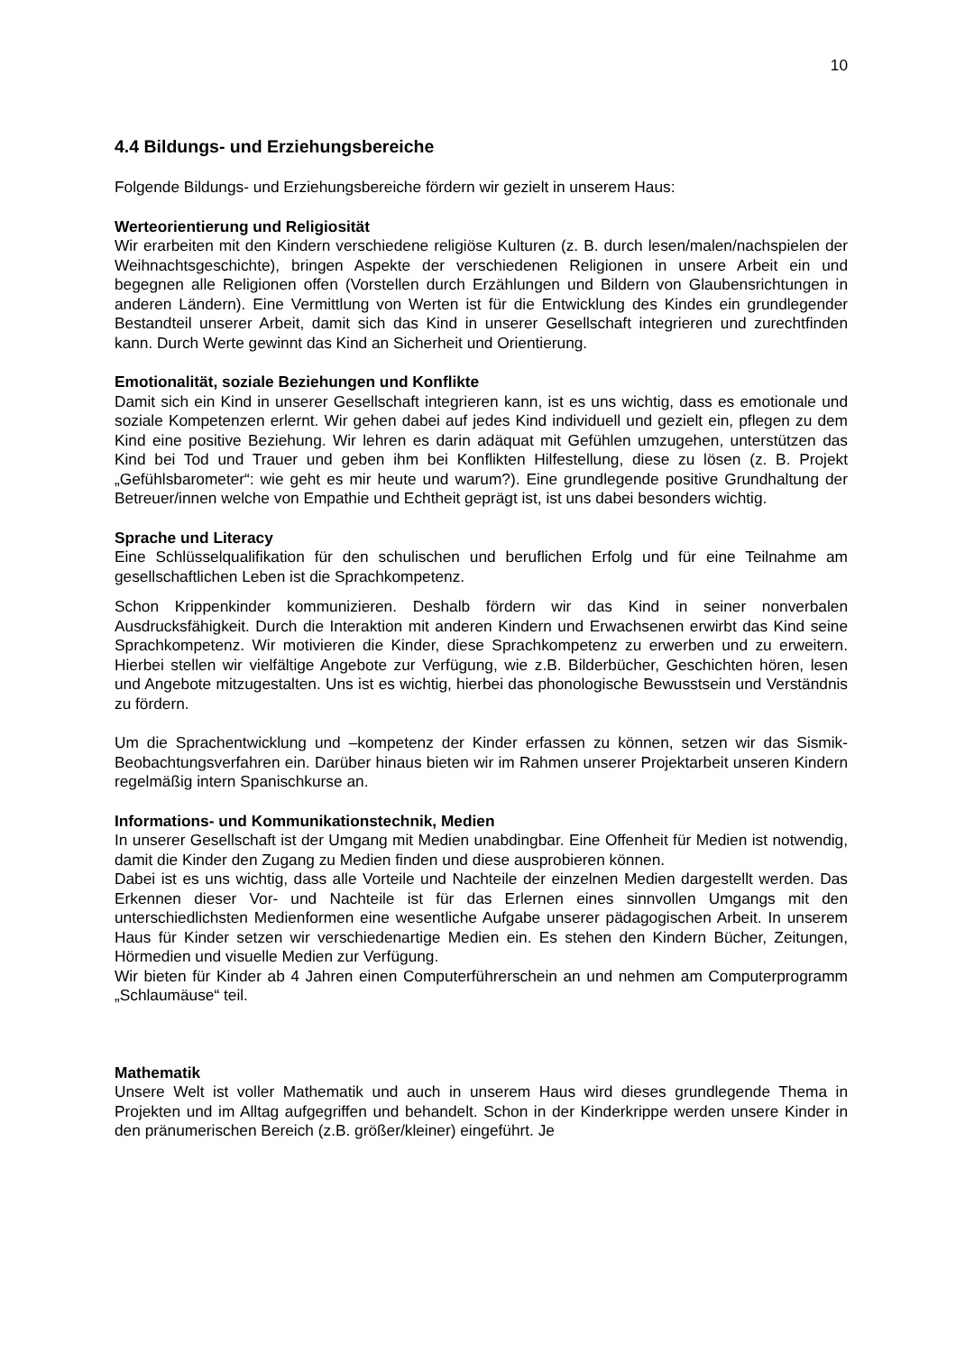10
4.4 Bildungs- und Erziehungsbereiche
Folgende Bildungs- und Erziehungsbereiche fördern wir gezielt in unserem Haus:
Werteorientierung und Religiosität
Wir erarbeiten mit den Kindern verschiedene religiöse Kulturen (z. B. durch lesen/malen/nachspielen der Weihnachtsgeschichte), bringen Aspekte der verschiedenen Religionen in unsere Arbeit ein und begegnen alle Religionen offen (Vorstellen durch Erzählungen und Bildern von Glaubensrichtungen in anderen Ländern). Eine Vermittlung von Werten ist für die Entwicklung des Kindes ein grundlegender Bestandteil unserer Arbeit, damit sich das Kind in unserer Gesellschaft integrieren und zurechtfinden kann. Durch Werte gewinnt das Kind an Sicherheit und Orientierung.
Emotionalität, soziale Beziehungen und Konflikte
Damit sich ein Kind in unserer Gesellschaft integrieren kann, ist es uns wichtig, dass es emotionale und soziale Kompetenzen erlernt. Wir gehen dabei auf jedes Kind individuell und gezielt ein, pflegen zu dem Kind eine positive Beziehung. Wir lehren es darin adäquat mit Gefühlen umzugehen, unterstützen das Kind bei Tod und Trauer und geben ihm bei Konflikten Hilfestellung, diese zu lösen (z. B. Projekt „Gefühlsbarometer“: wie geht es mir heute und warum?). Eine grundlegende positive Grundhaltung der Betreuer/innen welche von Empathie und Echtheit geprägt ist, ist uns dabei besonders wichtig.
Sprache und Literacy
Eine Schlüsselqualifikation für den schulischen und beruflichen Erfolg und für eine Teilnahme am gesellschaftlichen Leben ist die Sprachkompetenz.
Schon Krippenkinder kommunizieren. Deshalb fördern wir das Kind in seiner nonverbalen Ausdrucksfähigkeit. Durch die Interaktion mit anderen Kindern und Erwachsenen erwirbt das Kind seine Sprachkompetenz. Wir motivieren die Kinder, diese Sprachkompetenz zu erwerben und zu erweitern. Hierbei stellen wir vielfältige Angebote zur Verfügung, wie z.B. Bilderbücher, Geschichten hören, lesen und Angebote mitzugestalten. Uns ist es wichtig, hierbei das phonologische Bewusstsein und Verständnis zu fördern.
Um die Sprachentwicklung und –kompetenz der Kinder erfassen zu können, setzen wir das Sismik-Beobachtungsverfahren ein. Darüber hinaus bieten wir im Rahmen unserer Projektarbeit unseren Kindern regelmäßig intern Spanischkurse an.
Informations- und Kommunikationstechnik, Medien
In unserer Gesellschaft ist der Umgang mit Medien unabdingbar. Eine Offenheit für Medien ist notwendig, damit die Kinder den Zugang zu Medien finden und diese ausprobieren können.
Dabei ist es uns wichtig, dass alle Vorteile und Nachteile der einzelnen Medien dargestellt werden. Das Erkennen dieser Vor- und Nachteile ist für das Erlernen eines sinnvollen Umgangs mit den unterschiedlichsten Medienformen eine wesentliche Aufgabe unserer pädagogischen Arbeit. In unserem Haus für Kinder setzen wir verschiedenartige Medien ein. Es stehen den Kindern Bücher, Zeitungen, Hörmedien und visuelle Medien zur Verfügung.
Wir bieten für Kinder ab 4 Jahren einen Computerführerschein an und nehmen am Computerprogramm „Schlaumäuse“ teil.
Mathematik
Unsere Welt ist voller Mathematik und auch in unserem Haus wird dieses grundlegende Thema in Projekten und im Alltag aufgegriffen und behandelt. Schon in der Kinderkrippe werden unsere Kinder in den pränumerischen Bereich (z.B. größer/kleiner) eingeführt. Je